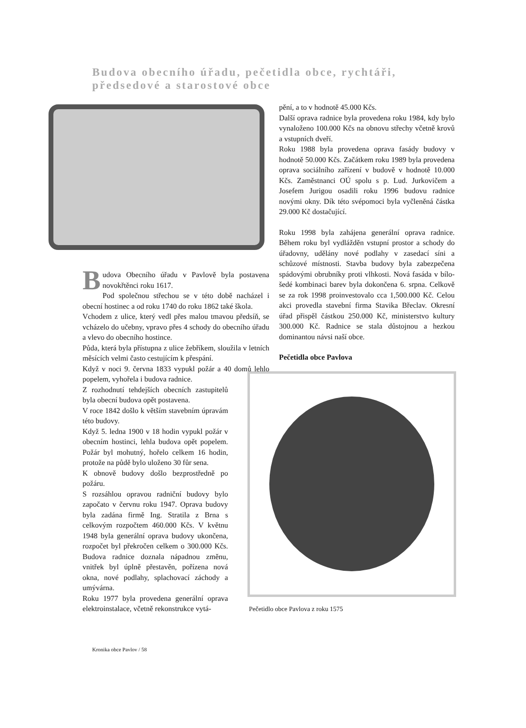Budova obecního úřadu, pečetidla obce, rychtáři,
předsedové a starostové obce
Budova Obecního úřadu v Pavlově byla postavena novokřtěnci roku 1617.
Pod společnou střechou se v této době nacházel i obecní hostinec a od roku 1740 do roku 1862 také škola.
Vchodem z ulice, který vedl přes malou tmavou předsíň, se vcházelo do učebny, vpravo přes 4 schody do obecního úřadu a vlevo do obecního hostince.
Půda, která byla přístupna z ulice žebříkem, sloužila v letních měsících velmi často cestujícím k přespání.
Když v noci 9. června 1833 vypukl požár a 40 domů lehlo popelem, vyhořela i budova radnice.
Z rozhodnutí tehdejších obecních zastupitelů byla obecní budova opět postavena.
V roce 1842 došlo k větším stavebním úpravám této budovy.
Když 5. ledna 1900 v 18 hodin vypukl požár v obecním hostinci, lehla budova opět popelem. Požár byl mohutný, hořelo celkem 16 hodin, protože na půdě bylo uloženo 30 fůr sena.
K obnově budovy došlo bezprostředně po požáru.
S rozsáhlou opravou radniční budovy bylo započato v červnu roku 1947. Oprava budovy byla zadána firmě Ing. Stratila z Brna s celkovým rozpočtem 460.000 Kčs. V květnu 1948 byla generální oprava budovy ukončena, rozpočet byl překročen celkem o 300.000 Kčs. Budova radnice doznala nápadnou změnu, vnitřek byl úplně přestavěn, pořízena nová okna, nové podlahy, splachovací záchody a umývárna.
Roku 1977 byla provedena generální oprava elektroinstalace, včetně rekonstrukce vytá-
pění, a to v hodnotě 45.000 Kčs.
Další oprava radnice byla provedena roku 1984, kdy bylo vynaloženo 100.000 Kčs na obnovu střechy včetně krovů a vstupních dveří.
Roku 1988 byla provedena oprava fasády budovy v hodnotě 50.000 Kčs. Začátkem roku 1989 byla provedena oprava sociálního zařízení v budově v hodnotě 10.000 Kčs. Zaměstnanci OÚ spolu s p. Lud. Jurkovičem a Josefem Jurigou osadili roku 1996 budovu radnice novými okny. Dík této svépomoci byla vyčleněná částka 29.000 Kč dostačující.
Roku 1998 byla zahájena generální oprava radnice. Během roku byl vydlážděn vstupní prostor a schody do úřadovny, udělány nové podlahy v zasedací síni a schůzové místnosti. Stavba budovy byla zabezpečena spádovými obrubníky proti vlhkosti. Nová fasáda v bílo-šedé kombinaci barev byla dokončena 6. srpna. Celkově se za rok 1998 proinvestovalo cca 1,500.000 Kč. Celou akci provedla stavební firma Stavika Břeclav. Okresní úřad přispěl částkou 250.000 Kč, ministerstvo kultury 300.000 Kč. Radnice se stala důstojnou a hezkou dominantou návsi naší obce.
Pečetidla obce Pavlova
Pečetidlo obce Pavlova z roku 1575
Kronika obce Pavlov / 58